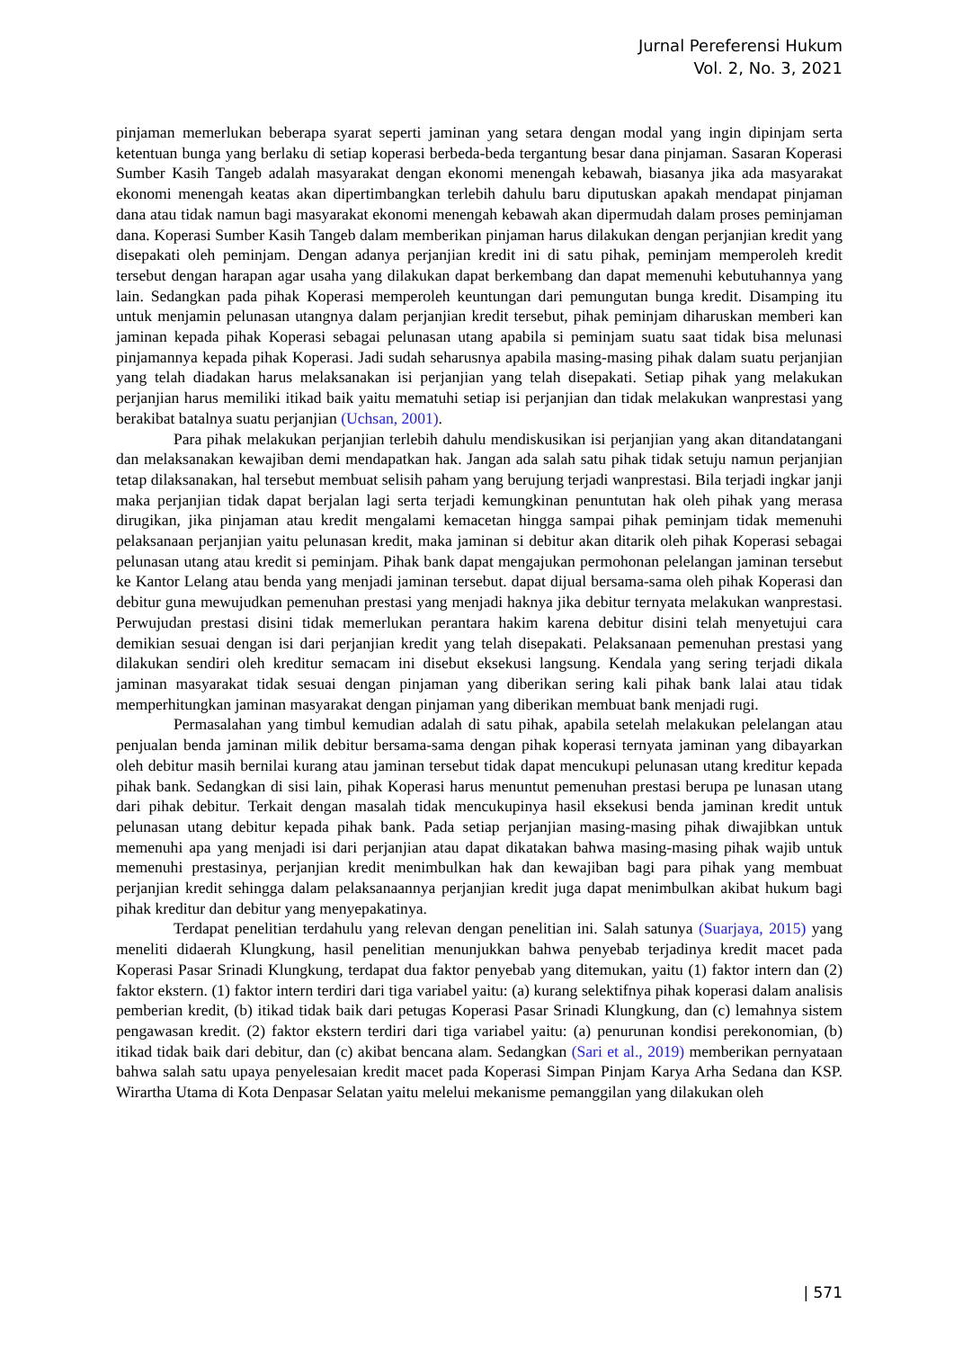Jurnal Pereferensi Hukum
Vol. 2, No. 3, 2021
pinjaman memerlukan beberapa syarat seperti jaminan yang setara dengan modal yang ingin dipinjam serta ketentuan bunga yang berlaku di setiap koperasi berbeda-beda tergantung besar dana pinjaman. Sasaran Koperasi Sumber Kasih Tangeb adalah masyarakat dengan ekonomi menengah kebawah, biasanya jika ada masyarakat ekonomi menengah keatas akan dipertimbangkan terlebih dahulu baru diputuskan apakah mendapat pinjaman dana atau tidak namun bagi masyarakat ekonomi menengah kebawah akan dipermudah dalam proses peminjaman dana. Koperasi Sumber Kasih Tangeb dalam memberikan pinjaman harus dilakukan dengan perjanjian kredit yang disepakati oleh peminjam. Dengan adanya perjanjian kredit ini di satu pihak, peminjam memperoleh kredit tersebut dengan harapan agar usaha yang dilakukan dapat berkembang dan dapat memenuhi kebutuhannya yang lain. Sedangkan pada pihak Koperasi memperoleh keuntungan dari pemungutan bunga kredit. Disamping itu untuk menjamin pelunasan utangnya dalam perjanjian kredit tersebut, pihak peminjam diharuskan memberi kan jaminan kepada pihak Koperasi sebagai pelunasan utang apabila si peminjam suatu saat tidak bisa melunasi pinjamannya kepada pihak Koperasi. Jadi sudah seharusnya apabila masing-masing pihak dalam suatu perjanjian yang telah diadakan harus melaksanakan isi perjanjian yang telah disepakati. Setiap pihak yang melakukan perjanjian harus memiliki itikad baik yaitu mematuhi setiap isi perjanjian dan tidak melakukan wanprestasi yang berakibat batalnya suatu perjanjian (Uchsan, 2001).
Para pihak melakukan perjanjian terlebih dahulu mendiskusikan isi perjanjian yang akan ditandatangani dan melaksanakan kewajiban demi mendapatkan hak. Jangan ada salah satu pihak tidak setuju namun perjanjian tetap dilaksanakan, hal tersebut membuat selisih paham yang berujung terjadi wanprestasi. Bila terjadi ingkar janji maka perjanjian tidak dapat berjalan lagi serta terjadi kemungkinan penuntutan hak oleh pihak yang merasa dirugikan, jika pinjaman atau kredit mengalami kemacetan hingga sampai pihak peminjam tidak memenuhi pelaksanaan perjanjian yaitu pelunasan kredit, maka jaminan si debitur akan ditarik oleh pihak Koperasi sebagai pelunasan utang atau kredit si peminjam. Pihak bank dapat mengajukan permohonan pelelangan jaminan tersebut ke Kantor Lelang atau benda yang menjadi jaminan tersebut. dapat dijual bersama-sama oleh pihak Koperasi dan debitur guna mewujudkan pemenuhan prestasi yang menjadi haknya jika debitur ternyata melakukan wanprestasi. Perwujudan prestasi disini tidak memerlukan perantara hakim karena debitur disini telah menyetujui cara demikian sesuai dengan isi dari perjanjian kredit yang telah disepakati. Pelaksanaan pemenuhan prestasi yang dilakukan sendiri oleh kreditur semacam ini disebut eksekusi langsung. Kendala yang sering terjadi dikala jaminan masyarakat tidak sesuai dengan pinjaman yang diberikan sering kali pihak bank lalai atau tidak memperhitungkan jaminan masyarakat dengan pinjaman yang diberikan membuat bank menjadi rugi.
Permasalahan yang timbul kemudian adalah di satu pihak, apabila setelah melakukan pelelangan atau penjualan benda jaminan milik debitur bersama-sama dengan pihak koperasi ternyata jaminan yang dibayarkan oleh debitur masih bernilai kurang atau jaminan tersebut tidak dapat mencukupi pelunasan utang kreditur kepada pihak bank. Sedangkan di sisi lain, pihak Koperasi harus menuntut pemenuhan prestasi berupa pe lunasan utang dari pihak debitur. Terkait dengan masalah tidak mencukupinya hasil eksekusi benda jaminan kredit untuk pelunasan utang debitur kepada pihak bank. Pada setiap perjanjian masing-masing pihak diwajibkan untuk memenuhi apa yang menjadi isi dari perjanjian atau dapat dikatakan bahwa masing-masing pihak wajib untuk memenuhi prestasinya, perjanjian kredit menimbulkan hak dan kewajiban bagi para pihak yang membuat perjanjian kredit sehingga dalam pelaksanaannya perjanjian kredit juga dapat menimbulkan akibat hukum bagi pihak kreditur dan debitur yang menyepakatinya.
Terdapat penelitian terdahulu yang relevan dengan penelitian ini. Salah satunya (Suarjaya, 2015) yang meneliti didaerah Klungkung, hasil penelitian menunjukkan bahwa penyebab terjadinya kredit macet pada Koperasi Pasar Srinadi Klungkung, terdapat dua faktor penyebab yang ditemukan, yaitu (1) faktor intern dan (2) faktor ekstern. (1) faktor intern terdiri dari tiga variabel yaitu: (a) kurang selektifnya pihak koperasi dalam analisis pemberian kredit, (b) itikad tidak baik dari petugas Koperasi Pasar Srinadi Klungkung, dan (c) lemahnya sistem pengawasan kredit. (2) faktor ekstern terdiri dari tiga variabel yaitu: (a) penurunan kondisi perekonomian, (b) itikad tidak baik dari debitur, dan (c) akibat bencana alam. Sedangkan (Sari et al., 2019) memberikan pernyataan bahwa salah satu upaya penyelesaian kredit macet pada Koperasi Simpan Pinjam Karya Arha Sedana dan KSP. Wirartha Utama di Kota Denpasar Selatan yaitu melelui mekanisme pemanggilan yang dilakukan oleh
| 571